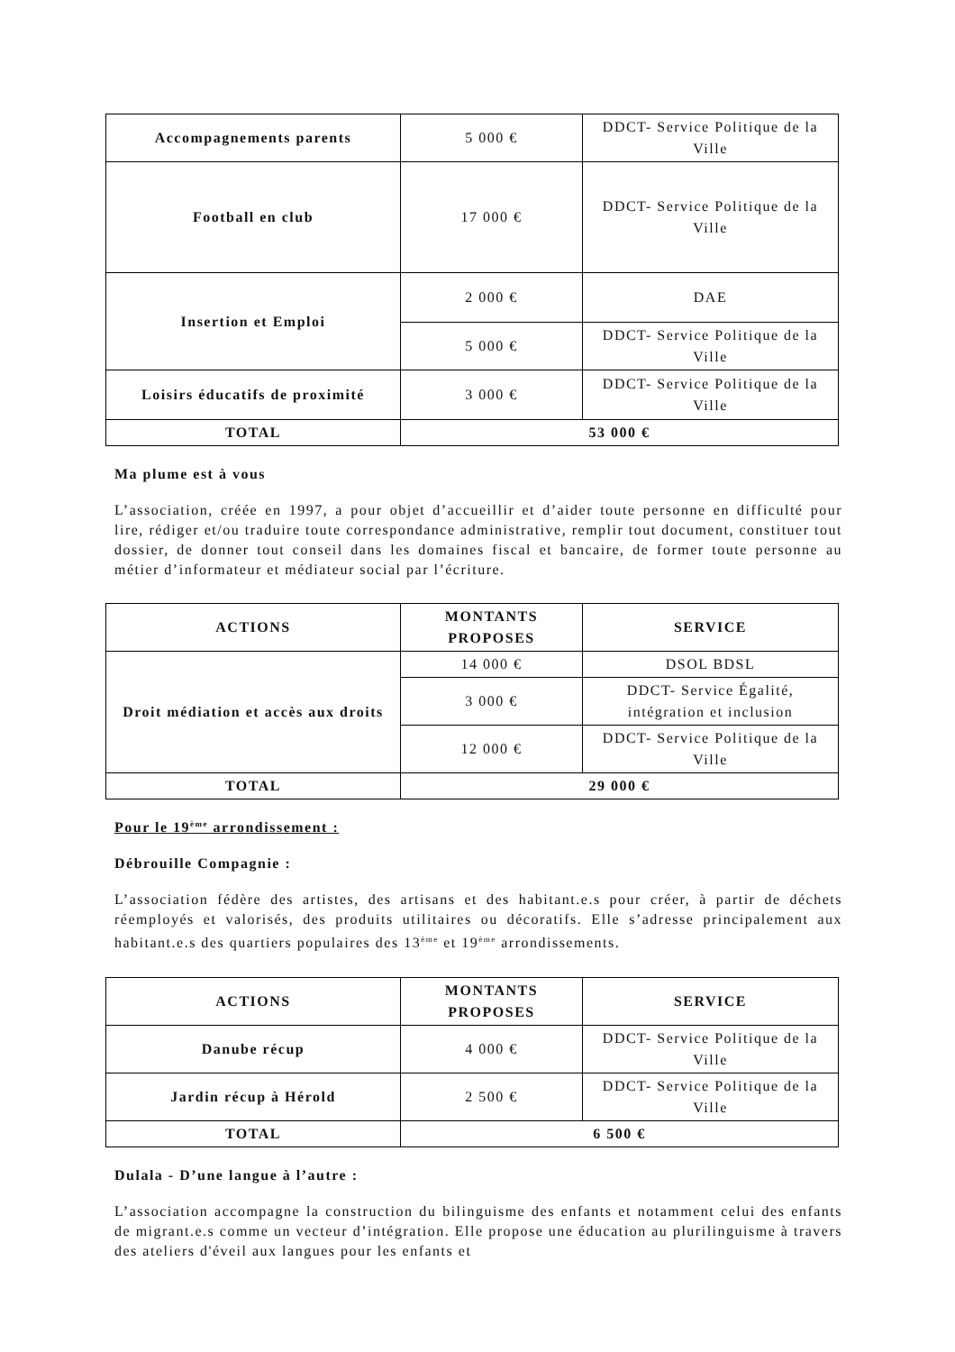| Accompagnements parents | 5 000 € | DDCT- Service Politique de la Ville |
| Football en club | 17 000 € | DDCT- Service Politique de la Ville |
| Insertion et Emploi | 2 000 € | DAE |
| | 5 000 € | DDCT- Service Politique de la Ville |
| Loisirs éducatifs de proximité | 3 000 € | DDCT- Service Politique de la Ville |
| TOTAL | 53 000 € | |
Ma plume est à vous
L’association, créée en 1997, a pour objet d’accueillir et d’aider toute personne en difficulté pour lire, rédiger et/ou traduire toute correspondance administrative, remplir tout document, constituer tout dossier, de donner tout conseil dans les domaines fiscal et bancaire, de former toute personne au métier d’informateur et médiateur social par l’écriture.
| ACTIONS | MONTANTS PROPOSES | SERVICE |
| --- | --- | --- |
| Droit médiation et accès aux droits | 14 000 € | DSOL BDSL |
| | 3 000 € | DDCT- Service Égalité, intégration et inclusion |
| | 12 000 € | DDCT- Service Politique de la Ville |
| TOTAL | 29 000 € | |
Pour le 19<sup>ème</sup> arrondissement :
Débrouille Compagnie :
L’association fédère des artistes, des artisans et des habitant.e.s pour créer, à partir de déchets réemployés et valorisés, des produits utilitaires ou décoratifs. Elle s’adresse principalement aux habitant.e.s des quartiers populaires des 13<sup>ème</sup> et 19<sup>ème</sup> arrondissements.
| ACTIONS | MONTANTS PROPOSES | SERVICE |
| --- | --- | --- |
| Danube récup | 4 000 € | DDCT- Service Politique de la Ville |
| Jardin récup à Hérold | 2 500 € | DDCT- Service Politique de la Ville |
| TOTAL | 6 500 € | |
Dulala - D’une langue à l’autre :
L’association accompagne la construction du bilinguisme des enfants et notamment celui des enfants de migrant.e.s comme un vecteur d’intégration. Elle propose une éducation au plurilinguisme à travers des ateliers d'éveil aux langues pour les enfants et